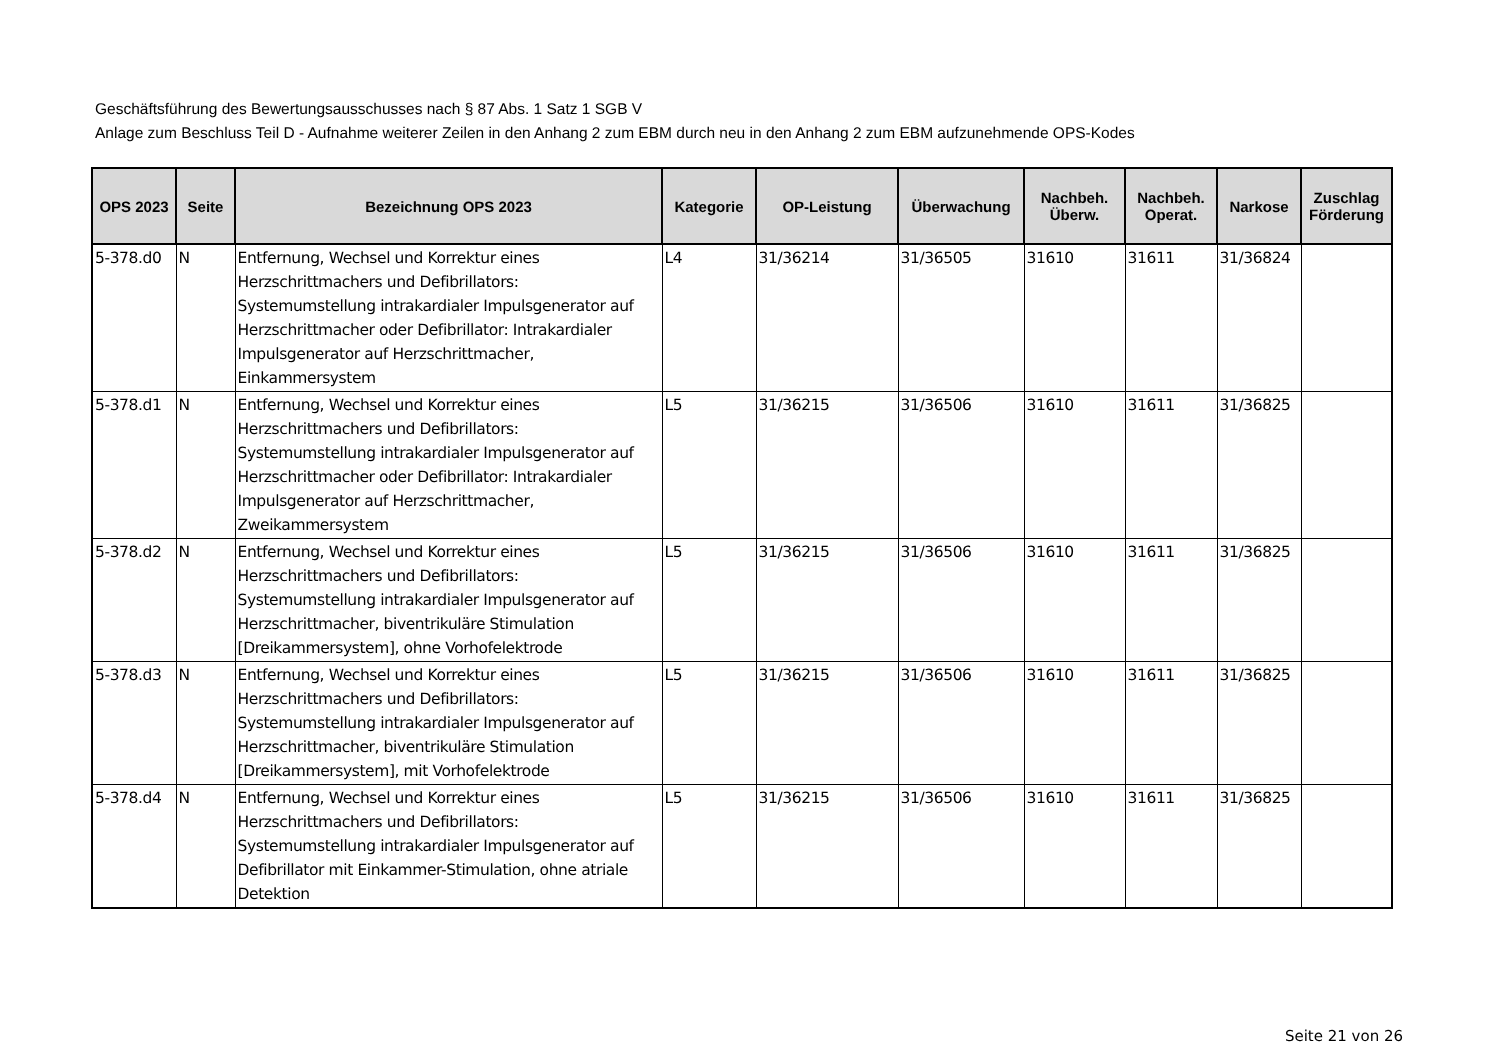Geschäftsführung des Bewertungsausschusses nach § 87 Abs. 1 Satz 1 SGB V
Anlage zum Beschluss Teil D - Aufnahme weiterer Zeilen in den Anhang 2 zum EBM durch neu in den Anhang 2 zum EBM aufzunehmende OPS-Kodes
| OPS 2023 | Seite | Bezeichnung OPS 2023 | Kategorie | OP-Leistung | Überwachung | Nachbeh. Überw. | Nachbeh. Operat. | Narkose | Zuschlag Förderung |
| --- | --- | --- | --- | --- | --- | --- | --- | --- | --- |
| 5-378.d0 | N | Entfernung, Wechsel und Korrektur eines Herzschrittmachers und Defibrillators: Systemumstellung intrakardialer Impulsgenerator auf Herzschrittmacher oder Defibrillator: Intrakardialer Impulsgenerator auf Herzschrittmacher, Einkammersystem | L4 | 31/36214 | 31/36505 | 31610 | 31611 | 31/36824 | |
| 5-378.d1 | N | Entfernung, Wechsel und Korrektur eines Herzschrittmachers und Defibrillators: Systemumstellung intrakardialer Impulsgenerator auf Herzschrittmacher oder Defibrillator: Intrakardialer Impulsgenerator auf Herzschrittmacher, Zweikammersystem | L5 | 31/36215 | 31/36506 | 31610 | 31611 | 31/36825 | |
| 5-378.d2 | N | Entfernung, Wechsel und Korrektur eines Herzschrittmachers und Defibrillators: Systemumstellung intrakardialer Impulsgenerator auf Herzschrittmacher, biventrikuläre Stimulation [Dreikammersystem], ohne Vorhofelektrode | L5 | 31/36215 | 31/36506 | 31610 | 31611 | 31/36825 | |
| 5-378.d3 | N | Entfernung, Wechsel und Korrektur eines Herzschrittmachers und Defibrillators: Systemumstellung intrakardialer Impulsgenerator auf Herzschrittmacher, biventrikuläre Stimulation [Dreikammersystem], mit Vorhofelektrode | L5 | 31/36215 | 31/36506 | 31610 | 31611 | 31/36825 | |
| 5-378.d4 | N | Entfernung, Wechsel und Korrektur eines Herzschrittmachers und Defibrillators: Systemumstellung intrakardialer Impulsgenerator auf Defibrillator mit Einkammer-Stimulation, ohne atriale Detektion | L5 | 31/36215 | 31/36506 | 31610 | 31611 | 31/36825 | |
Seite 21 von 26